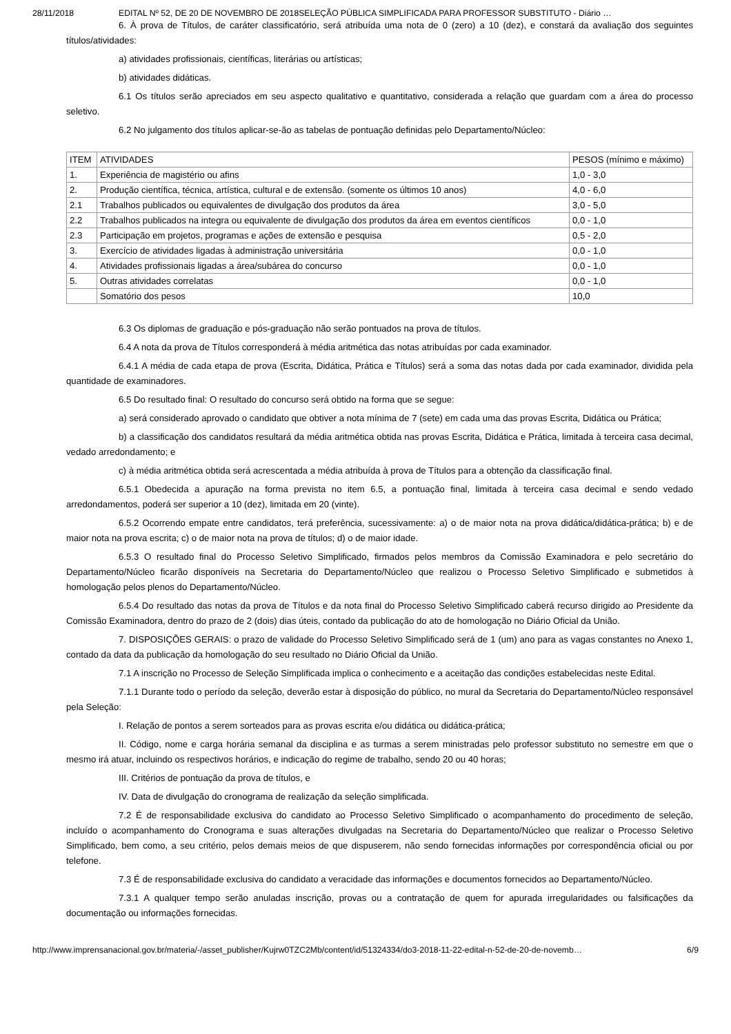28/11/2018 EDITAL Nº 52, DE 20 DE NOVEMBRO DE 2018SELEÇÃO PÚBLICA SIMPLIFICADA PARA PROFESSOR SUBSTITUTO - Diário …
6. À prova de Títulos, de caráter classificatório, será atribuída uma nota de 0 (zero) a 10 (dez), e constará da avaliação dos seguintes títulos/atividades:
a) atividades profissionais, científicas, literárias ou artísticas;
b) atividades didáticas.
6.1 Os títulos serão apreciados em seu aspecto qualitativo e quantitativo, considerada a relação que guardam com a área do processo seletivo.
6.2 No julgamento dos títulos aplicar-se-ão as tabelas de pontuação definidas pelo Departamento/Núcleo:
| ITEM | ATIVIDADES | PESOS (mínimo e máximo) |
| 1. | Experiência de magistério ou afins | 1,0 - 3,0 |
| 2. | Produção científica, técnica, artística, cultural e de extensão. (somente os últimos 10 anos) | 4,0 - 6,0 |
| 2.1 | Trabalhos publicados ou equivalentes de divulgação dos produtos da área | 3,0 - 5,0 |
| 2.2 | Trabalhos publicados na integra ou equivalente de divulgação dos produtos da área em eventos científicos | 0,0 - 1,0 |
| 2.3 | Participação em projetos, programas e ações de extensão e pesquisa | 0,5 - 2,0 |
| 3. | Exercício de atividades ligadas à administração universitária | 0,0 - 1,0 |
| 4. | Atividades profissionais ligadas a área/subárea do concurso | 0,0 - 1,0 |
| 5. | Outras atividades correlatas | 0,0 - 1,0 |
| | Somatório dos pesos | 10,0 |
6.3 Os diplomas de graduação e pós-graduação não serão pontuados na prova de títulos.
6.4 A nota da prova de Títulos corresponderá à média aritmética das notas atribuídas por cada examinador.
6.4.1 A média de cada etapa de prova (Escrita, Didática, Prática e Títulos) será a soma das notas dada por cada examinador, dividida pela quantidade de examinadores.
6.5 Do resultado final: O resultado do concurso será obtido na forma que se segue:
a) será considerado aprovado o candidato que obtiver a nota mínima de 7 (sete) em cada uma das provas Escrita, Didática ou Prática;
b) a classificação dos candidatos resultará da média aritmética obtida nas provas Escrita, Didática e Prática, limitada à terceira casa decimal, vedado arredondamento; e
c) à média aritmética obtida será acrescentada a média atribuída à prova de Títulos para a obtenção da classificação final.
6.5.1 Obedecida a apuração na forma prevista no item 6.5, a pontuação final, limitada à terceira casa decimal e sendo vedado arredondamentos, poderá ser superior a 10 (dez), limitada em 20 (vinte).
6.5.2 Ocorrendo empate entre candidatos, terá preferência, sucessivamente: a) o de maior nota na prova didática/didática-prática; b) e de maior nota na prova escrita; c) o de maior nota na prova de títulos; d) o de maior idade.
6.5.3 O resultado final do Processo Seletivo Simplificado, firmados pelos membros da Comissão Examinadora e pelo secretário do Departamento/Núcleo ficarão disponíveis na Secretaria do Departamento/Núcleo que realizou o Processo Seletivo Simplificado e submetidos à homologação pelos plenos do Departamento/Núcleo.
6.5.4 Do resultado das notas da prova de Títulos e da nota final do Processo Seletivo Simplificado caberá recurso dirigido ao Presidente da Comissão Examinadora, dentro do prazo de 2 (dois) dias úteis, contado da publicação do ato de homologação no Diário Oficial da União.
7. DISPOSIÇÕES GERAIS: o prazo de validade do Processo Seletivo Simplificado será de 1 (um) ano para as vagas constantes no Anexo 1, contado da data da publicação da homologação do seu resultado no Diário Oficial da União.
7.1 A inscrição no Processo de Seleção Simplificada implica o conhecimento e a aceitação das condições estabelecidas neste Edital.
7.1.1 Durante todo o período da seleção, deverão estar à disposição do público, no mural da Secretaria do Departamento/Núcleo responsável pela Seleção:
I. Relação de pontos a serem sorteados para as provas escrita e/ou didática ou didática-prática;
II. Código, nome e carga horária semanal da disciplina e as turmas a serem ministradas pelo professor substituto no semestre em que o mesmo irá atuar, incluindo os respectivos horários, e indicação do regime de trabalho, sendo 20 ou 40 horas;
III. Critérios de pontuação da prova de títulos, e
IV. Data de divulgação do cronograma de realização da seleção simplificada.
7.2 É de responsabilidade exclusiva do candidato ao Processo Seletivo Simplificado o acompanhamento do procedimento de seleção, incluído o acompanhamento do Cronograma e suas alterações divulgadas na Secretaria do Departamento/Núcleo que realizar o Processo Seletivo Simplificado, bem como, a seu critério, pelos demais meios de que dispuserem, não sendo fornecidas informações por correspondência oficial ou por telefone.
7.3 É de responsabilidade exclusiva do candidato a veracidade das informações e documentos fornecidos ao Departamento/Núcleo.
7.3.1 A qualquer tempo serão anuladas inscrição, provas ou a contratação de quem for apurada irregularidades ou falsificações da documentação ou informações fornecidas.
http://www.imprensanacional.gov.br/materia/-/asset_publisher/Kujrw0TZC2Mb/content/id/51324334/do3-2018-11-22-edital-n-52-de-20-de-novemb… 6/9